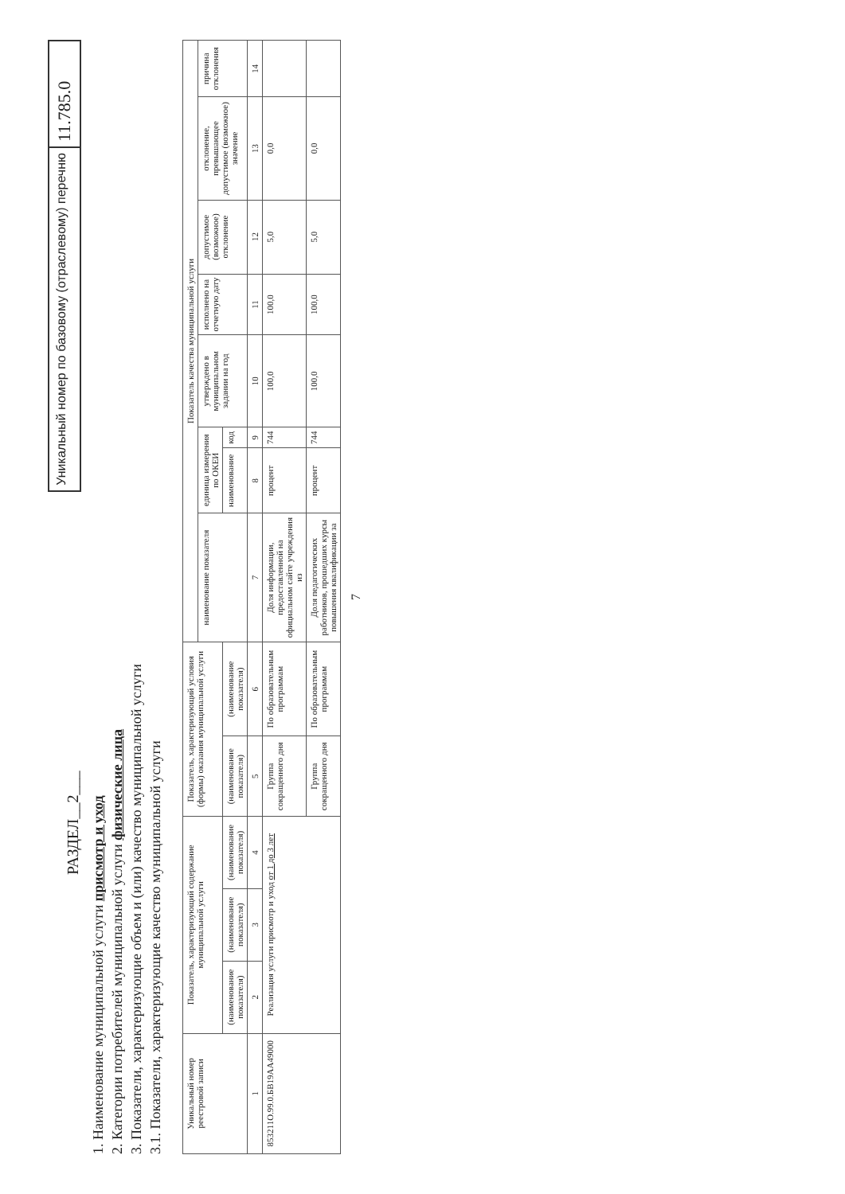РАЗДЕЛ__2___
1. Наименование муниципальной услуги присмотр и уход
2. Категории потребителей муниципальной услуги физические лица
3. Показатели, характеризующие объем и (или) качество муниципальной услуги
3.1. Показатели, характеризующие качество муниципальной услуги
Уникальный номер по базовому (отраслевому) перечню
11.785.0
| Уникальный номер реестровой записи | Показатель, характеризующий содержание муниципальной услуги | | | Показатель, характеризующий условия (формы) оказания муниципальной услуги | | Показатель качества муниципальной услуги | | | | | | | |
| --- | --- | --- | --- | --- | --- | --- | --- | --- | --- | --- | --- | --- | --- |
| | | | | | | наименование показателя | единица измерения по ОКЕИ | | утверждено в муниципальном задании на год | исполнено на отчетную дату | допустимое (возможное) отклонение | отклонение, превышающее допустимое (возможное) значение | причина отклонения |
| | (наименование показателя) | (наименование показателя) | (наименование показателя) | (наименование показателя) | (наименование показателя) | | наименование | код | | | | | |
| 1 | 2 | 3 | 4 | 5 | 6 | 7 | 8 | 9 | 10 | 11 | 12 | 13 | 14 |
| 853211О.99.0.БВ19АА49000 | Реализация услуги присмотр и уход от 1 до 3 лет | | | Группа сокращенного дня | По образовательным программам | Доля информации, предоставленной на официальном сайте учреждения из | процент | 744 | 100,0 | 100,0 | 5,0 | 0,0 | |
| | | | | Группа сокращенного дня | По образовательным программам | Доля педагогических работников, прошедших курсы повышения квалификации за | процент | 744 | 100,0 | 100,0 | 5,0 | 0,0 | |
7